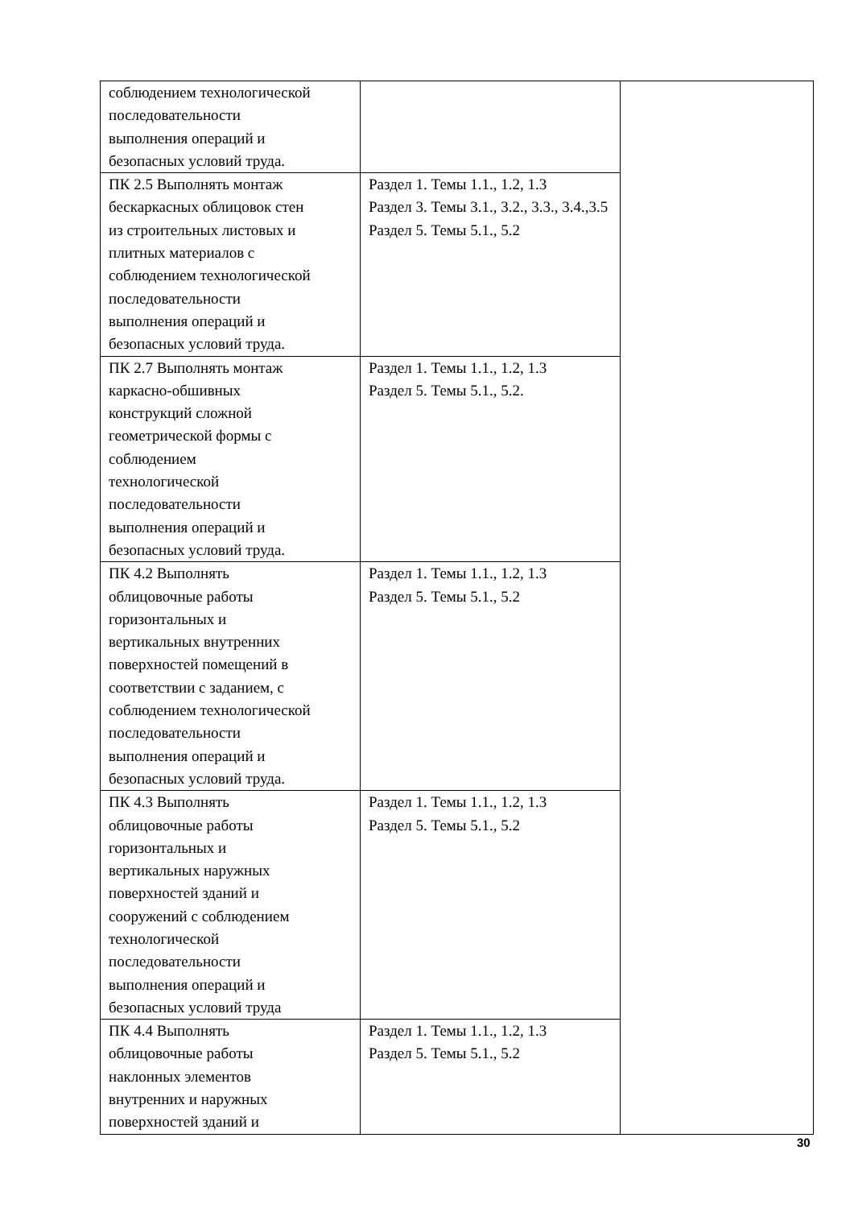| соблюдением технологической последовательности выполнения операций и безопасных условий труда. | | |
| ПК 2.5 Выполнять монтаж бескаркасных облицовок стен из строительных листовых и плитных материалов с соблюдением технологической последовательности выполнения операций и безопасных условий труда. | Раздел 1. Темы 1.1., 1.2, 1.3 Раздел 3. Темы 3.1., 3.2., 3.3., 3.4.,3.5 Раздел 5. Темы 5.1., 5.2 | |
| ПК 2.7 Выполнять монтаж каркасно-обшивных конструкций сложной геометрической формы с соблюдением технологической последовательности выполнения операций и безопасных условий труда. | Раздел 1. Темы 1.1., 1.2, 1.3 Раздел 5. Темы 5.1., 5.2. | |
| ПК 4.2 Выполнять облицовочные работы горизонтальных и вертикальных внутренних поверхностей помещений в соответствии с заданием, с соблюдением технологической последовательности выполнения операций и безопасных условий труда. | Раздел 1. Темы 1.1., 1.2, 1.3 Раздел 5. Темы 5.1., 5.2 | |
| ПК 4.3 Выполнять облицовочные работы горизонтальных и вертикальных наружных поверхностей зданий и сооружений с соблюдением технологической последовательности выполнения операций и безопасных условий труда | Раздел 1. Темы 1.1., 1.2, 1.3 Раздел 5. Темы 5.1., 5.2 | |
| ПК 4.4 Выполнять облицовочные работы наклонных элементов внутренних и наружных поверхностей зданий и | Раздел 1. Темы 1.1., 1.2, 1.3 Раздел 5. Темы 5.1., 5.2 | |
30